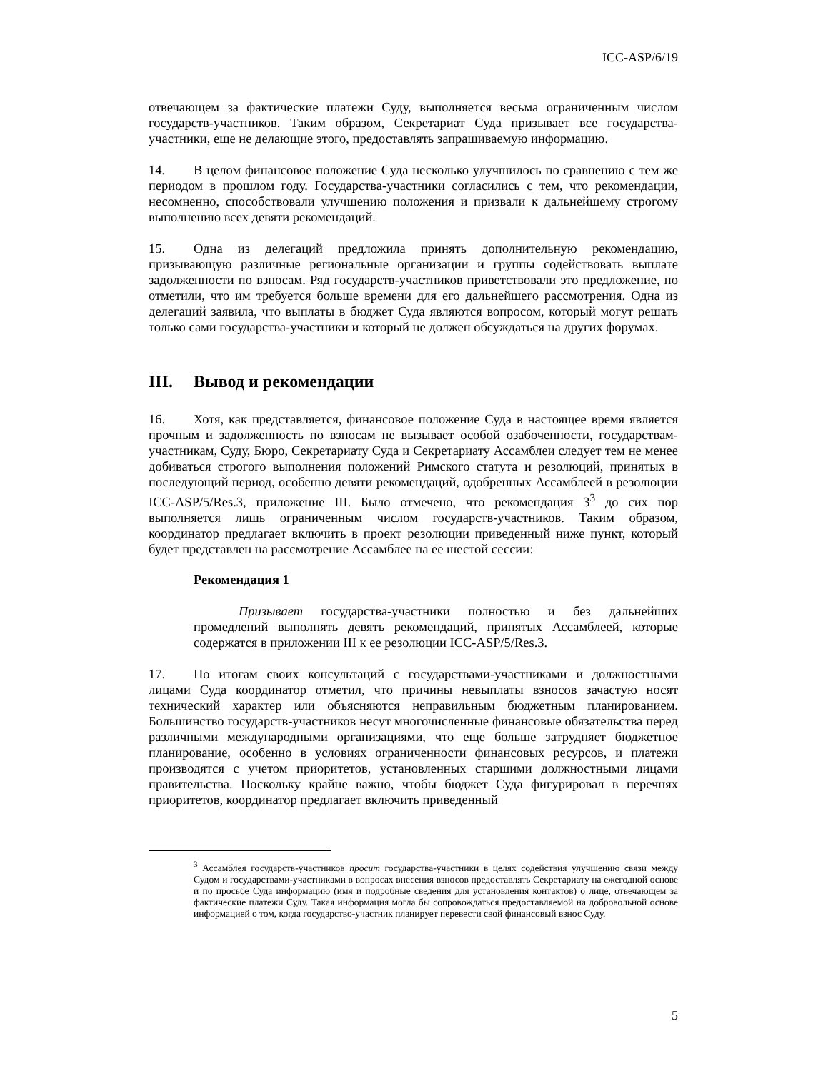ICC-ASP/6/19
отвечающем за фактические платежи Суду, выполняется весьма ограниченным числом государств-участников. Таким образом, Секретариат Суда призывает все государства-участники, еще не делающие этого, предоставлять запрашиваемую информацию.
14. В целом финансовое положение Суда несколько улучшилось по сравнению с тем же периодом в прошлом году. Государства-участники согласились с тем, что рекомендации, несомненно, способствовали улучшению положения и призвали к дальнейшему строгому выполнению всех девяти рекомендаций.
15. Одна из делегаций предложила принять дополнительную рекомендацию, призывающую различные региональные организации и группы содействовать выплате задолженности по взносам. Ряд государств-участников приветствовали это предложение, но отметили, что им требуется больше времени для его дальнейшего рассмотрения. Одна из делегаций заявила, что выплаты в бюджет Суда являются вопросом, который могут решать только сами государства-участники и который не должен обсуждаться на других форумах.
III. Вывод и рекомендации
16. Хотя, как представляется, финансовое положение Суда в настоящее время является прочным и задолженность по взносам не вызывает особой озабоченности, государствам-участникам, Суду, Бюро, Секретариату Суда и Секретариату Ассамблеи следует тем не менее добиваться строгого выполнения положений Римского статута и резолюций, принятых в последующий период, особенно девяти рекомендаций, одобренных Ассамблеей в резолюции ICC-ASP/5/Res.3, приложение III. Было отмечено, что рекомендация 3<sup>3</sup> до сих пор выполняется лишь ограниченным числом государств-участников. Таким образом, координатор предлагает включить в проект резолюции приведенный ниже пункт, который будет представлен на рассмотрение Ассамблее на ее шестой сессии:
Рекомендация 1
Призывает государства-участники полностью и без дальнейших промедлений выполнять девять рекомендаций, принятых Ассамблеей, которые содержатся в приложении III к ее резолюции ICC-ASP/5/Res.3.
17. По итогам своих консультаций с государствами-участниками и должностными лицами Суда координатор отметил, что причины невыплаты взносов зачастую носят технический характер или объясняются неправильным бюджетным планированием. Большинство государств-участников несут многочисленные финансовые обязательства перед различными международными организациями, что еще больше затрудняет бюджетное планирование, особенно в условиях ограниченности финансовых ресурсов, и платежи производятся с учетом приоритетов, установленных старшими должностными лицами правительства. Поскольку крайне важно, чтобы бюджет Суда фигурировал в перечнях приоритетов, координатор предлагает включить приведенный
<sup>3</sup> Ассамблея государств-участников просит государства-участники в целях содействия улучшению связи между Судом и государствами-участниками в вопросах внесения взносов предоставлять Секретариату на ежегодной основе и по просьбе Суда информацию (имя и подробные сведения для установления контактов) о лице, отвечающем за фактические платежи Суду. Такая информация могла бы сопровождаться предоставляемой на добровольной основе информацией о том, когда государство-участник планирует перевести свой финансовый взнос Суду.
5